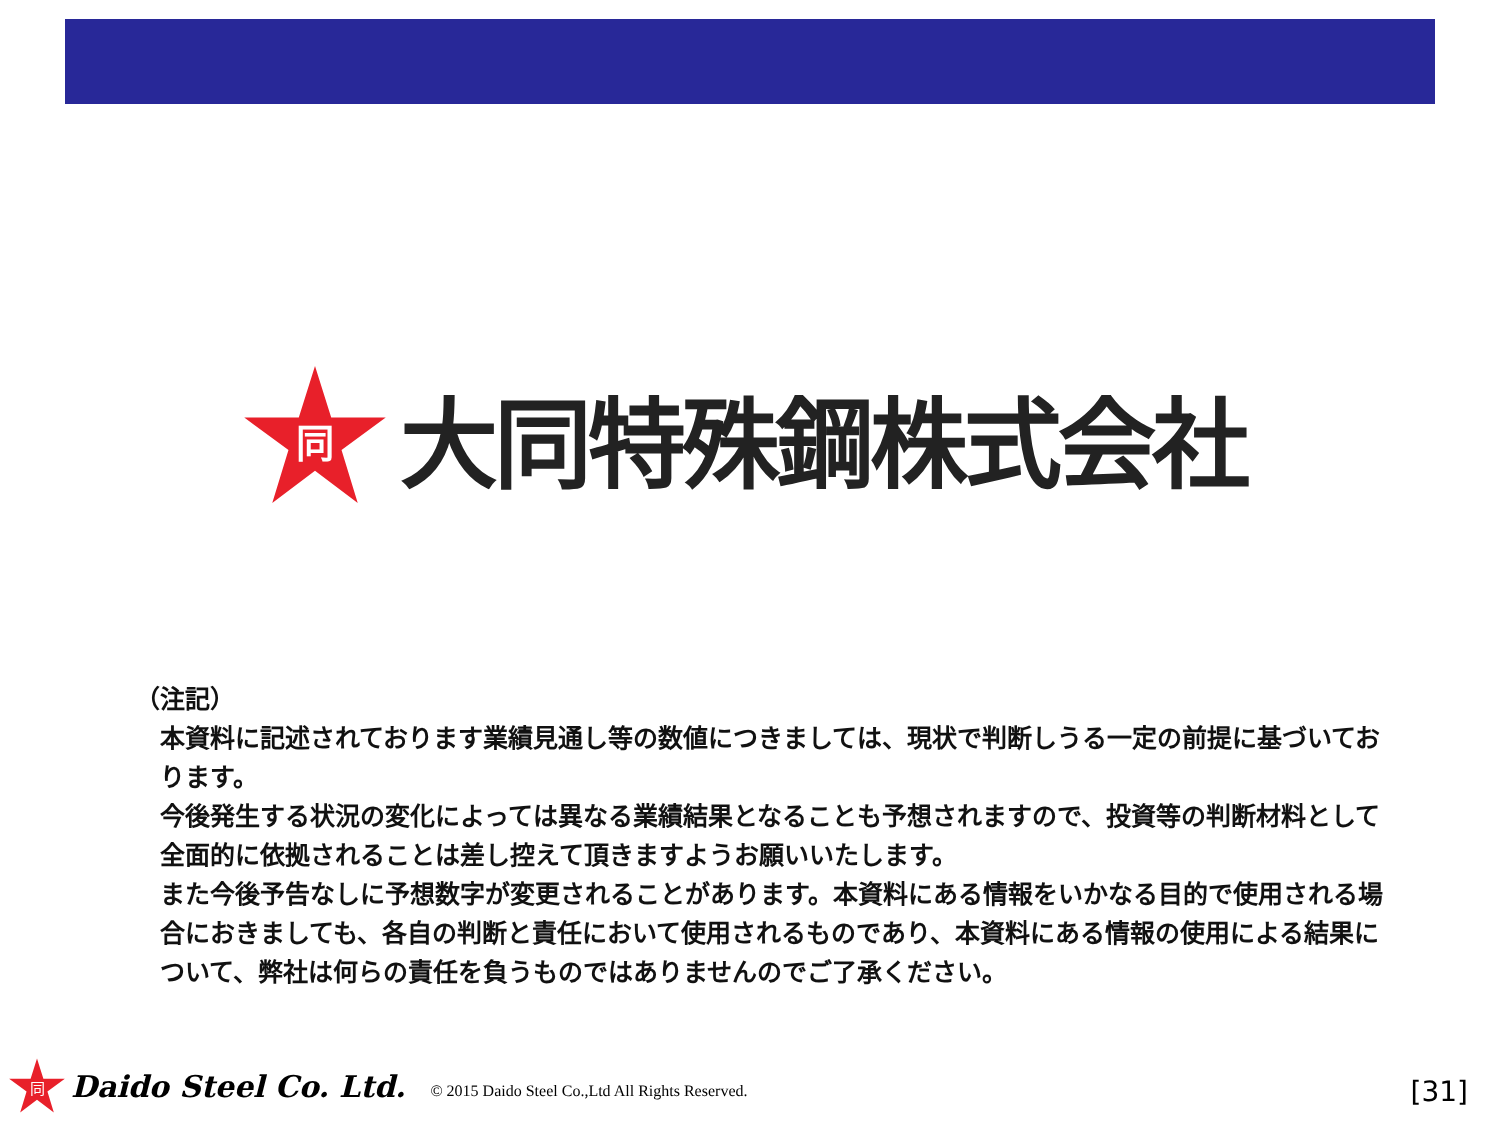同
大同特殊鋼株式会社
（注記）
本資料に記述されております業績見通し等の数値につきましては、現状で判断しうる一定の前提に基づいております。
今後発生する状況の変化によっては異なる業績結果となることも予想されますので、投資等の判断材料として全面的に依拠されることは差し控えて頂きますようお願いいたします。
また今後予告なしに予想数字が変更されることがあります。本資料にある情報をいかなる目的で使用される場合におきましても、各自の判断と責任において使用されるものであり、本資料にある情報の使用による結果について、弊社は何らの責任を負うものではありませんのでご了承ください。
同
Daido Steel Co. Ltd. © 2015 Daido Steel Co.,Ltd All Rights Reserved.
[31]